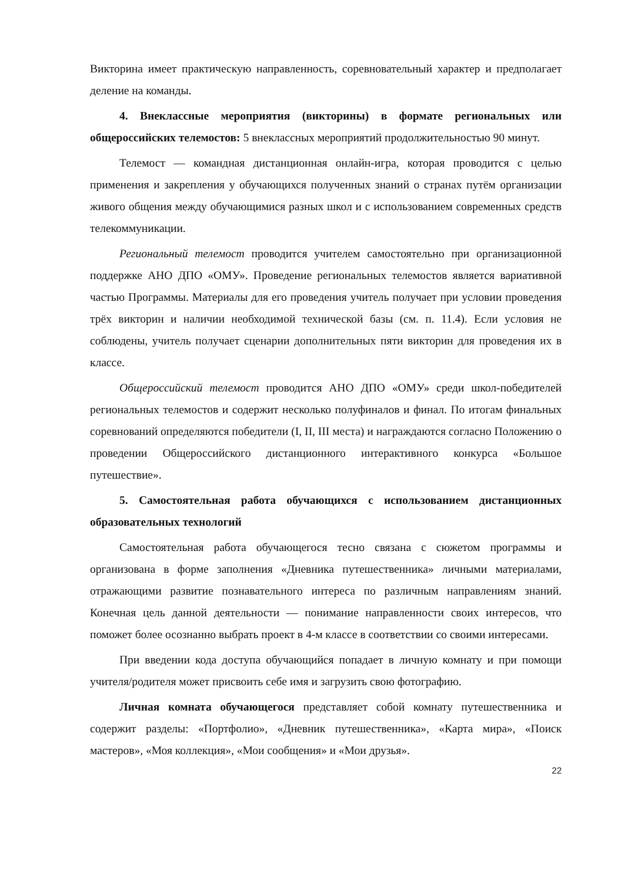Викторина имеет практическую направленность, соревновательный характер и предполагает деление на команды.
4. Внеклассные мероприятия (викторины) в формате региональных или общероссийских телемостов: 5 внеклассных мероприятий продолжительностью 90 минут.
Телемост — командная дистанционная онлайн-игра, которая проводится с целью применения и закрепления у обучающихся полученных знаний о странах путём организации живого общения между обучающимися разных школ и с использованием современных средств телекоммуникации.
Региональный телемост проводится учителем самостоятельно при организационной поддержке АНО ДПО «ОМУ». Проведение региональных телемостов является вариативной частью Программы. Материалы для его проведения учитель получает при условии проведения трёх викторин и наличии необходимой технической базы (см. п. 11.4). Если условия не соблюдены, учитель получает сценарии дополнительных пяти викторин для проведения их в классе.
Общероссийский телемост проводится АНО ДПО «ОМУ» среди школ-победителей региональных телемостов и содержит несколько полуфиналов и финал. По итогам финальных соревнований определяются победители (I, II, III места) и награждаются согласно Положению о проведении Общероссийского дистанционного интерактивного конкурса «Большое путешествие».
5. Самостоятельная работа обучающихся с использованием дистанционных образовательных технологий
Самостоятельная работа обучающегося тесно связана с сюжетом программы и организована в форме заполнения «Дневника путешественника» личными материалами, отражающими развитие познавательного интереса по различным направлениям знаний. Конечная цель данной деятельности — понимание направленности своих интересов, что поможет более осознанно выбрать проект в 4-м классе в соответствии со своими интересами.
При введении кода доступа обучающийся попадает в личную комнату и при помощи учителя/родителя может присвоить себе имя и загрузить свою фотографию.
Личная комната обучающегося представляет собой комнату путешественника и содержит разделы: «Портфолио», «Дневник путешественника», «Карта мира», «Поиск мастеров», «Моя коллекция», «Мои сообщения» и «Мои друзья».
22